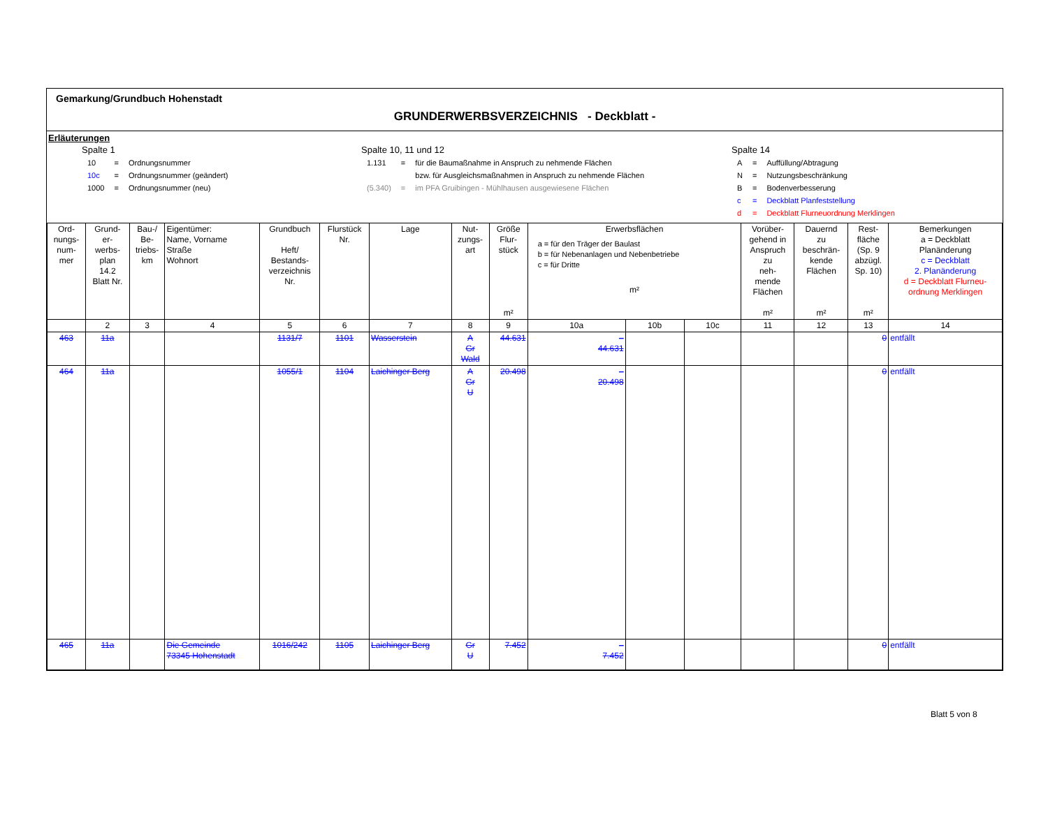Gemarkung/Grundbuch Hohenstadt
GRUNDERWERBSVERZEICHNIS - Deckblatt -
Erläuterungen
Spalte 1
| 10 | = | Ordnungsnummer |
| 10c | = | Ordnungsnummer (geändert) |
| 1000 | = | Ordnungsnummer (neu) |
Spalte 10, 11 und 12
| 1.131 | = | für die Baumaßnahme in Anspruch zu nehmende Flächen |
| | | bzw. für Ausgleichsmaßnahmen in Anspruch zu nehmende Flächen |
| (5.340) | = | im PFA Gruibingen - Mühlhausen ausgewiesene Flächen |
Spalte 14
| A | = | Auffüllung/Abtragung |
| N | = | Nutzungsbeschränkung |
| B | = | Bodenverbesserung |
| c | = | Deckblatt Planfeststellung |
| d | = | Deckblatt Flurneuordnung Merklingen |
| Ord- nungs- num- mer | Grund- er- werbs- plan 14.2 Blatt Nr. | Bau-/ Be- triebs- km | Eigentümer: Name, Vorname Straße Wohnort | Grundbuch Heft/ Bestands- verzeichnis Nr. | Flurstück Nr. | Lage | Nut- zungs- art | Größe Flur- stück m² | Erwerbsflächen a = für den Träger der Baulast b = für Nebenanlagen und Nebenbetriebe c = für Dritte m² | | | Vorüber- gehend in Anspruch zu neh- mende Flächen m² | Dauernd zu beschrän- kende Flächen m² | Rest- fläche (Sp. 9 abzügl. Sp. 10) m² | Bemerkungen a = Deckblatt Planänderung c = Deckblatt 2. Planänderung d = Deckblatt Flurneu- ordnung Merklingen |
| --- | --- | --- | --- | --- | --- | --- | --- | --- | --- | --- | --- | --- | --- | --- | --- |
| | 2 | 3 | 4 | 5 | 6 | 7 | 8 | 9 | 10a | 10b | 10c | 11 | 12 | 13 | 14 |
| 463 | 11a | | | 1131/7 | 1101 | Wasserstein | A Gr Wald | 44.631 | – 44.631 | | | | | 0 | entfällt |
| 464 | 11a | | | 1055/1 | 1104 | Laichinger Berg | A Gr U | 20.498 | – 20.498 | | | | | 0 | entfällt |
| 465 | 11a | | Die Gemeinde 73345 Hohenstadt | 1016/242 | 1105 | Laichinger Berg | Gr U | 7.452 | – 7.452 | | | | | 0 | entfällt |
Blatt 5 von 8